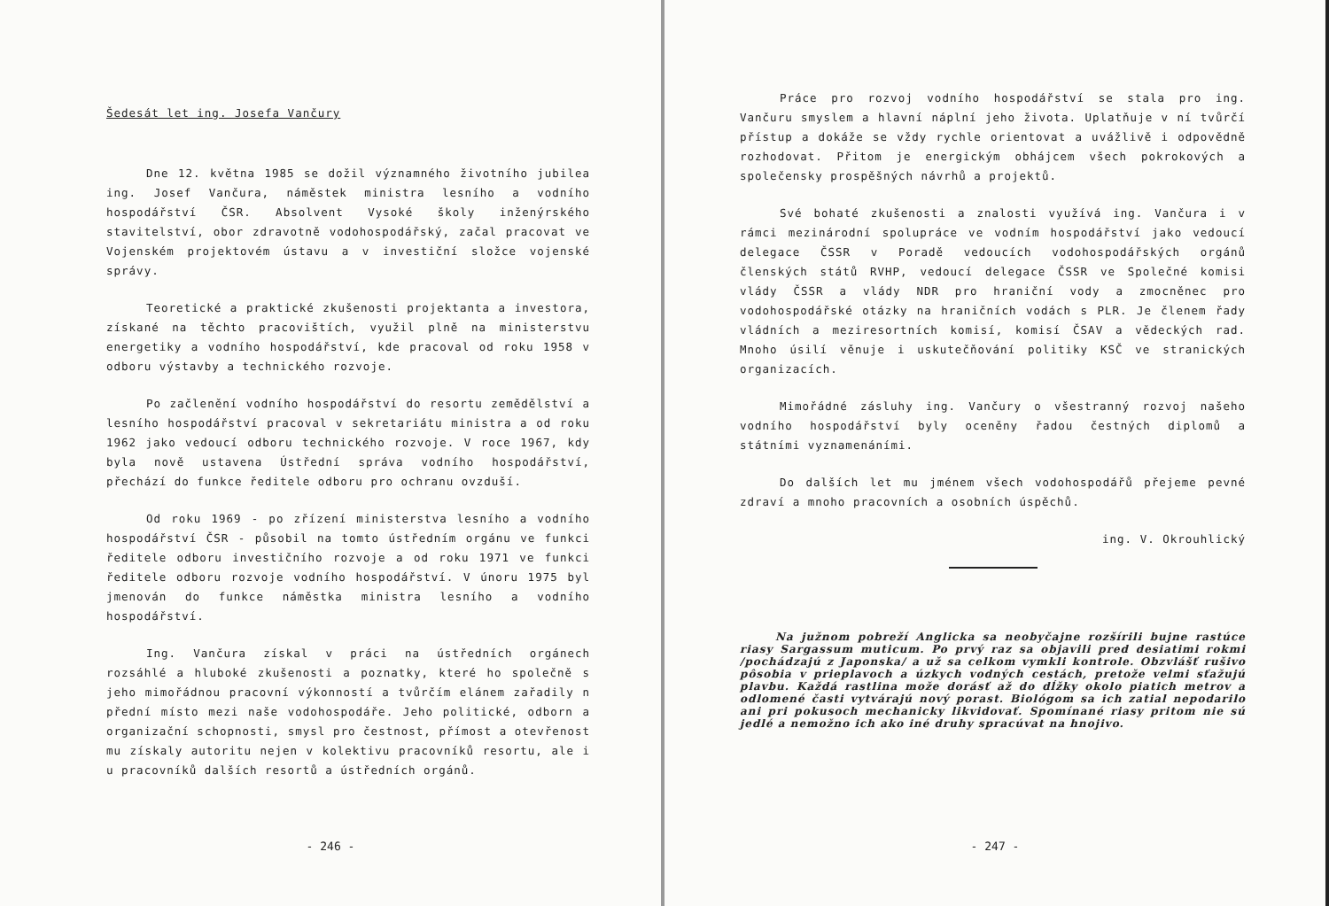Šedesát let ing. Josefa Vančury
Dne 12. května 1985 se dožil významného životního jubilea ing. Josef Vančura, náměstek ministra lesního a vodního hospodářství ČSR. Absolvent Vysoké školy inženýrského stavitelství, obor zdravotně vodohospodářský, začal pracovat ve Vojenském projektovém ústavu a v investiční složce vojenské správy.
Teoretické a praktické zkušenosti projektanta a investora, získané na těchto pracovištích, využil plně na ministerstvu energetiky a vodního hospodářství, kde pracoval od roku 1958 v odboru výstavby a technického rozvoje.
Po začlenění vodního hospodářství do resortu zemědělství a lesního hospodářství pracoval v sekretariátu ministra a od roku 1962 jako vedoucí odboru technického rozvoje. V roce 1967, kdy byla nově ustavena Ústřední správa vodního hospodářství, přechází do funkce ředitele odboru pro ochranu ovzduší.
Od roku 1969 - po zřízení ministerstva lesního a vodního hospodářství ČSR - působil na tomto ústředním orgánu ve funkci ředitele odboru investičního rozvoje a od roku 1971 ve funkci ředitele odboru rozvoje vodního hospodářství. V únoru 1975 byl jmenován do funkce náměstka ministra lesního a vodního hospodářství.
Ing. Vančura získal v práci na ústředních orgánech rozsáhlé a hluboké zkušenosti a poznatky, které ho společně s jeho mimořádnou pracovní výkonností a tvůrčím elánem zařadily n přední místo mezi naše vodohospodáře. Jeho politické, odborn a organizační schopnosti, smysl pro čestnost, přímost a otevřenost mu získaly autoritu nejen v kolektivu pracovníků resortu, ale i u pracovníků dalších resortů a ústředních orgánů.
- 246 -
Práce pro rozvoj vodního hospodářství se stala pro ing. Vančuru smyslem a hlavní náplní jeho života. Uplatňuje v ní tvůrčí přístup a dokáže se vždy rychle orientovat a uvážlivě i odpovědně rozhodovat. Přitom je energickým obhájcem všech pokrokových a společensky prospěšných návrhů a projektů.
Své bohaté zkušenosti a znalosti využívá ing. Vančura i v rámci mezinárodní spolupráce ve vodním hospodářství jako vedoucí delegace ČSSR v Poradě vedoucích vodohospodářských orgánů členských států RVHP, vedoucí delegace ČSSR ve Společné komisi vlády ČSSR a vlády NDR pro hraniční vody a zmocněnec pro vodohospodářské otázky na hraničních vodách s PLR. Je členem řady vládních a meziresortních komisí, komisí ČSAV a vědeckých rad. Mnoho úsilí věnuje i uskutečňování politiky KSČ ve stranických organizacích.
Mimořádné zásluhy ing. Vančury o všestranný rozvoj našeho vodního hospodářství byly oceněny řadou čestných diplomů a státními vyznamenáními.
Do dalších let mu jménem všech vodohospodářů přejeme pevné zdraví a mnoho pracovních a osobních úspěchů.
ing. V. Okrouhlický
Na južnom pobreží Anglicka sa neobyčajne rozšírili bujne rastúce riasy Sargassum muticum. Po prvý raz sa objavili pred desiatimi rokmi /pochádzajú z Japonska/ a už sa celkom vymkli kontrole. Obzvlášť rušivo pôsobia v prieplavoch a úzkych vodných cestách, pretože velmi sťažujú plavbu. Každá rastlina može dorásť až do dĺžky okolo piatich metrov a odlomené časti vytvárajú nový porast. Biológom sa ich zatial nepodarilo ani pri pokusoch mechanicky likvidovať. Spomínané riasy pritom nie sú jedlé a nemožno ich ako iné druhy spracúvat na hnojivo.
- 247 -